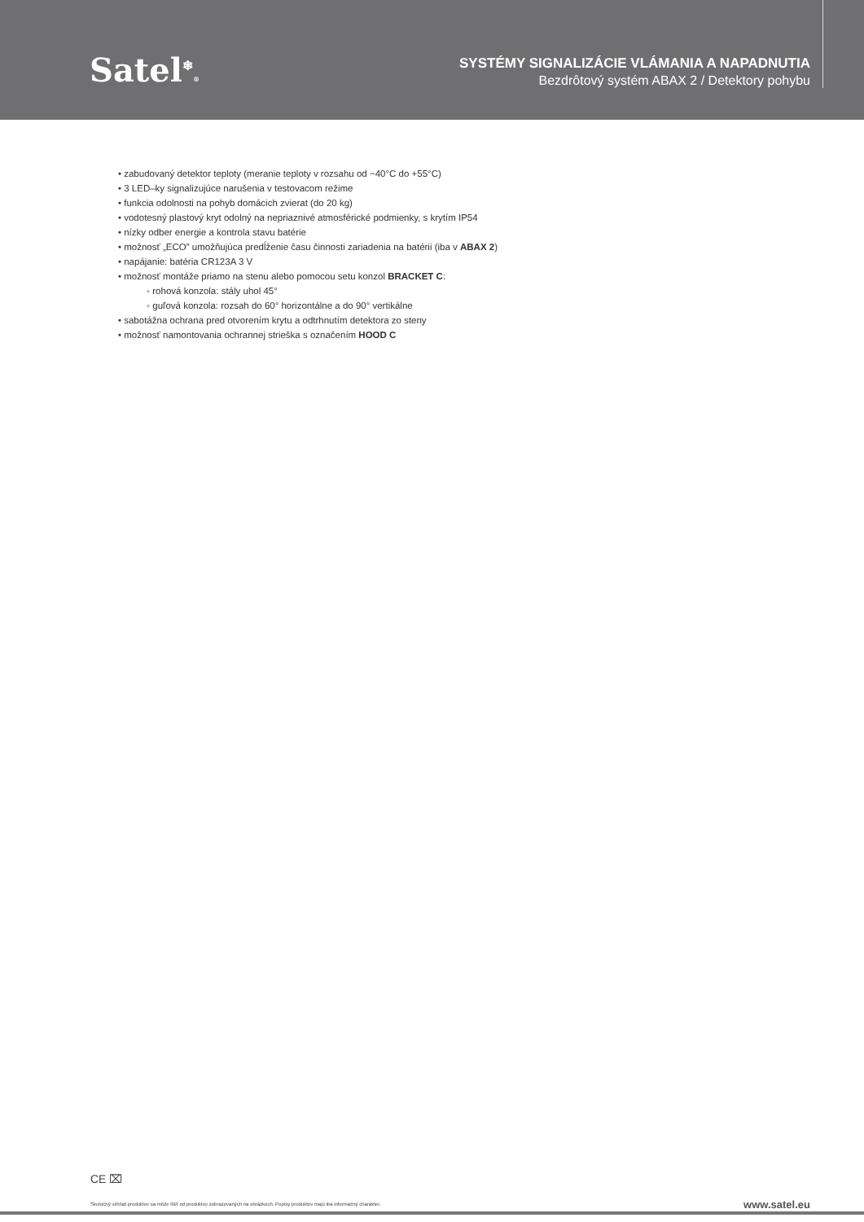Satel<sup>❄</sup>®
SYSTÉMY SIGNALIZÁCIE VLÁMANIA A NAPADNUTIA
Bezdrôtový systém ABAX 2 / Detektory pohybu
• zabudovaný detektor teploty (meranie teploty v rozsahu od −40°C do +55°C)
• 3 LED–ky signalizujúce narušenia v testovacom režime
• funkcia odolnosti na pohyb domácich zvierat (do 20 kg)
• vodotesný plastový kryt odolný na nepriaznivé atmosférické podmienky, s krytím IP54
• nízky odber energie a kontrola stavu batérie
• možnosť „ECO” umožňujúca predĺženie času činnosti zariadenia na batérii (iba v ABAX 2)
• napájanie: batéria CR123A 3 V
• možnosť montáže priamo na stenu alebo pomocou setu konzol BRACKET C:
◦ rohová konzola: stály uhol 45°
◦ guľová konzola: rozsah do 60° horizontálne a do 90° vertikálne
• sabotážna ochrana pred otvorením krytu a odtrhnutím detektora zo steny
• možnosť namontovania ochrannej strieška s označením HOOD C
CE ⌧
Skutočný vzhľad produktov sa môže líšiť od produktov zobrazovaných na obrázkoch. Popisy produktov majú iba informačný charakter.
www.satel.eu